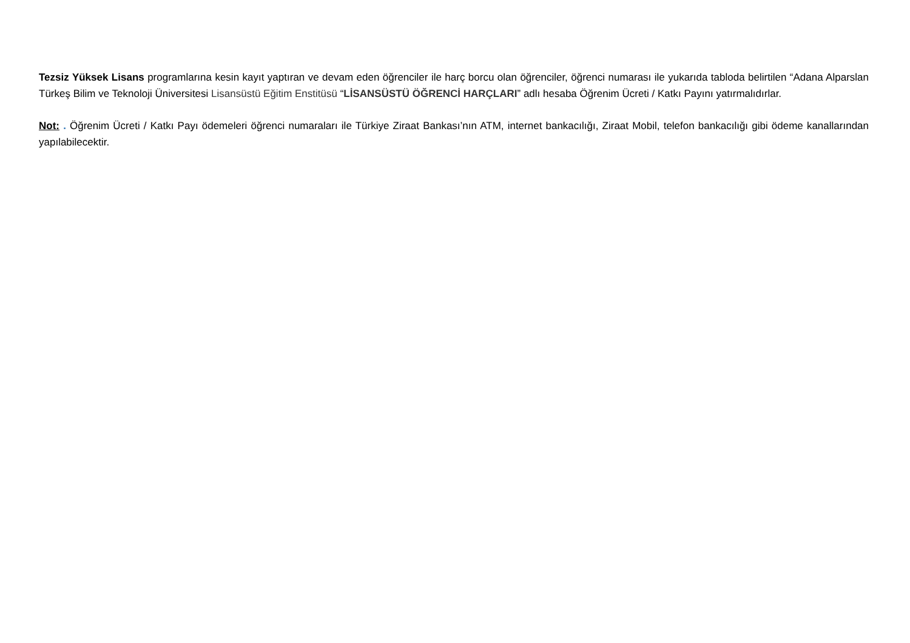Tezsiz Yüksek Lisans programlarına kesin kayıt yaptıran ve devam eden öğrenciler ile harç borcu olan öğrenciler, öğrenci numarası ile yukarıda tabloda belirtilen “Adana Alparslan Türkeş Bilim ve Teknoloji Üniversitesi Lisansüstü Eğitim Enstitüsü “LİSANSÜSTÜ ÖĞRENCİ HARÇLARI” adlı hesaba Öğrenim Ücreti / Katkı Payını yatırmalıdırlar.
Not: . Öğrenim Ücreti / Katkı Payı ödemeleri öğrenci numaraları ile Türkiye Ziraat Bankası’nın ATM, internet bankacılığı, Ziraat Mobil, telefon bankacılığı gibi ödeme kanallarından yapılabilecektir.